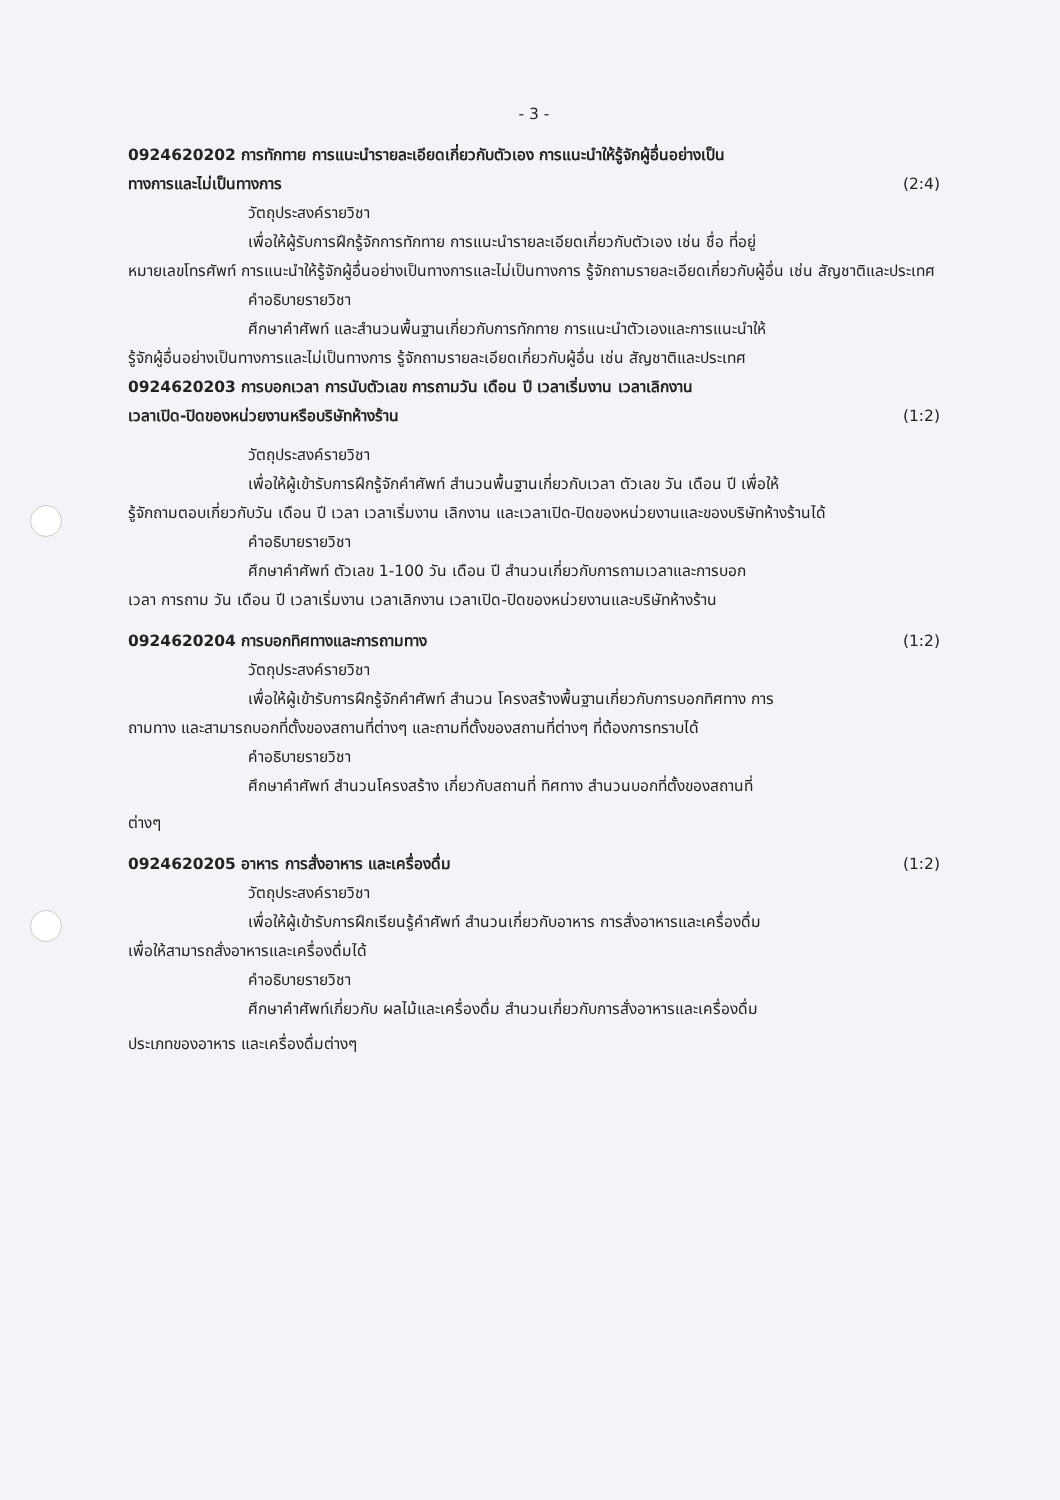- 3 -
0924620202 การทักทาย การแนะนำรายละเอียดเกี่ยวกับตัวเอง การแนะนำให้รู้จักผู้อื่นอย่างเป็น
ทางการและไม่เป็นทางการ (2:4)
วัตถุประสงค์รายวิชา
เพื่อให้ผู้รับการฝึกรู้จักการทักทาย การแนะนำรายละเอียดเกี่ยวกับตัวเอง เช่น ชื่อ ที่อยู่
หมายเลขโทรศัพท์ การแนะนำให้รู้จักผู้อื่นอย่างเป็นทางการและไม่เป็นทางการ รู้จักถามรายละเอียดเกี่ยวกับผู้อื่น เช่น สัญชาติและประเทศ
คำอธิบายรายวิชา
ศึกษาคำศัพท์ และสำนวนพื้นฐานเกี่ยวกับการทักทาย การแนะนำตัวเองและการแนะนำให้
รู้จักผู้อื่นอย่างเป็นทางการและไม่เป็นทางการ รู้จักถามรายละเอียดเกี่ยวกับผู้อื่น เช่น สัญชาติและประเทศ
0924620203 การบอกเวลา การนับตัวเลข การถามวัน เดือน ปี เวลาเริ่มงาน เวลาเลิกงาน
เวลาเปิด-ปิดของหน่วยงานหรือบริษัทห้างร้าน (1:2)
วัตถุประสงค์รายวิชา
เพื่อให้ผู้เข้ารับการฝึกรู้จักคำศัพท์ สำนวนพื้นฐานเกี่ยวกับเวลา ตัวเลข วัน เดือน ปี เพื่อให้
รู้จักถามตอบเกี่ยวกับวัน เดือน ปี เวลา เวลาเริ่มงาน เลิกงาน และเวลาเปิด-ปิดของหน่วยงานและของบริษัทห้างร้านได้
คำอธิบายรายวิชา
ศึกษาคำศัพท์ ตัวเลข 1-100 วัน เดือน ปี สำนวนเกี่ยวกับการถามเวลาและการบอก
เวลา การถาม วัน เดือน ปี เวลาเริ่มงาน เวลาเลิกงาน เวลาเปิด-ปิดของหน่วยงานและบริษัทห้างร้าน
0924620204 การบอกทิศทางและการถามทาง (1:2)
วัตถุประสงค์รายวิชา
เพื่อให้ผู้เข้ารับการฝึกรู้จักคำศัพท์ สำนวน โครงสร้างพื้นฐานเกี่ยวกับการบอกทิศทาง การ
ถามทาง และสามารถบอกที่ตั้งของสถานที่ต่างๆ และถามที่ตั้งของสถานที่ต่างๆ ที่ต้องการทราบได้
คำอธิบายรายวิชา
ศึกษาคำศัพท์ สำนวนโครงสร้าง เกี่ยวกับสถานที่ ทิศทาง สำนวนบอกที่ตั้งของสถานที่
ต่างๆ
0924620205 อาหาร การสั่งอาหาร และเครื่องดื่ม (1:2)
วัตถุประสงค์รายวิชา
เพื่อให้ผู้เข้ารับการฝึกเรียนรู้คำศัพท์ สำนวนเกี่ยวกับอาหาร การสั่งอาหารและเครื่องดื่ม
เพื่อให้สามารถสั่งอาหารและเครื่องดื่มได้
คำอธิบายรายวิชา
ศึกษาคำศัพท์เกี่ยวกับ ผลไม้และเครื่องดื่ม สำนวนเกี่ยวกับการสั่งอาหารและเครื่องดื่ม
ประเภทของอาหาร และเครื่องดื่มต่างๆ